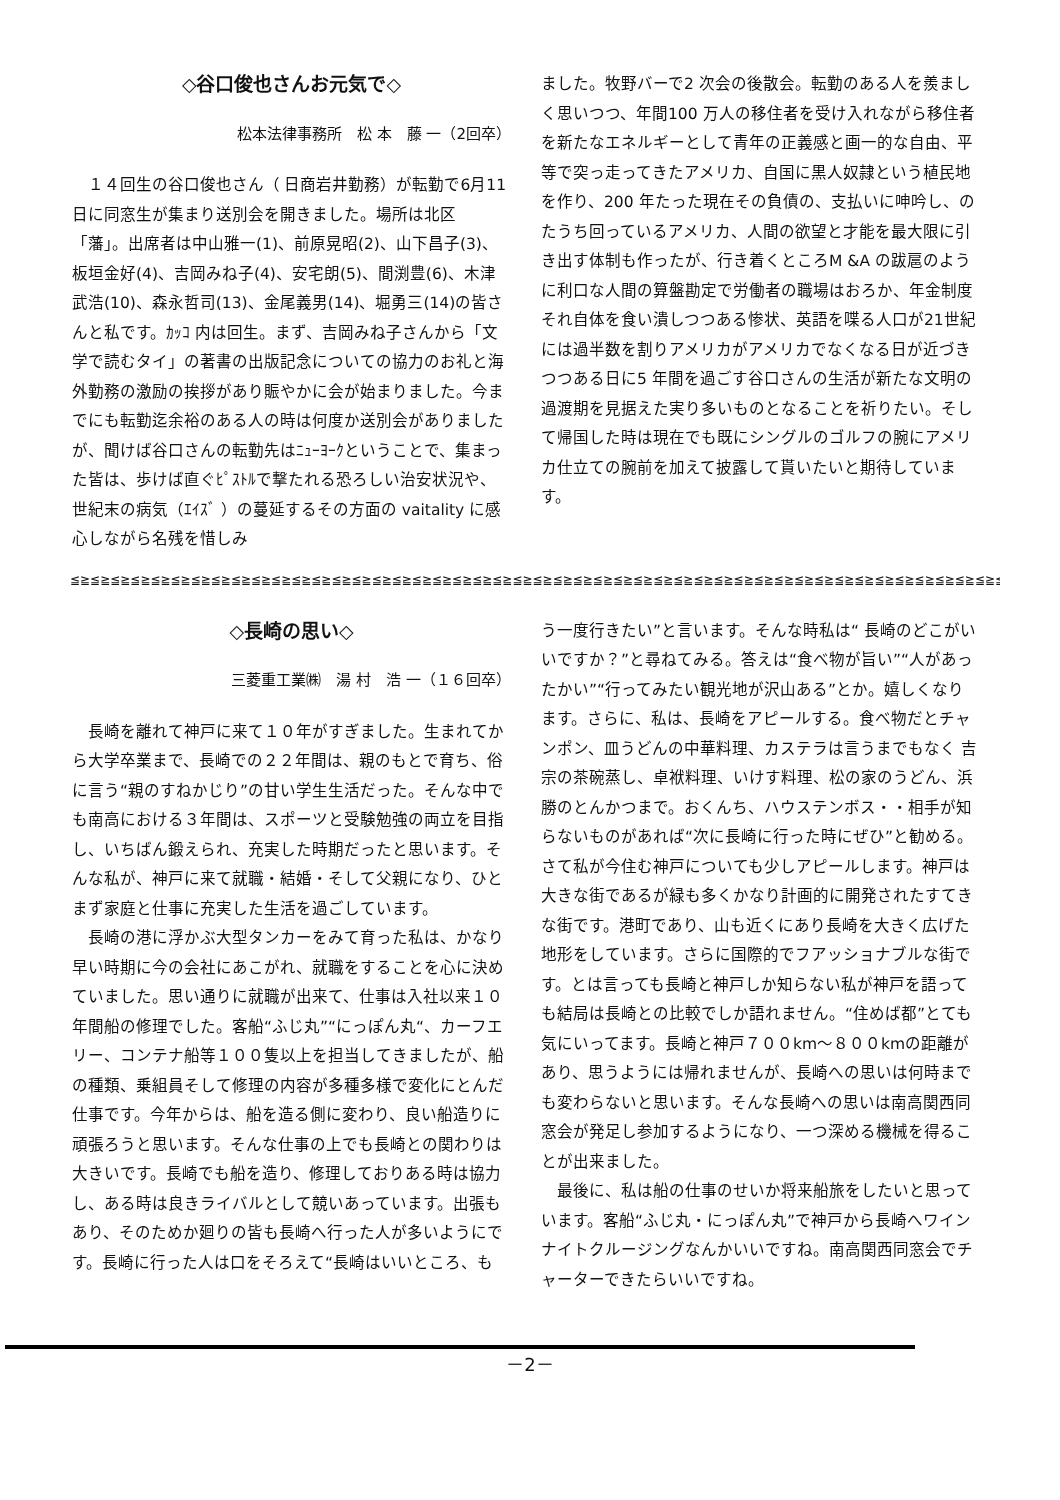◇谷口俊也さんお元気で◇
松本法律事務所　松 本　藤 一（2回卒）
１４回生の谷口俊也さん（ 日商岩井勤務）が転勤で6月11日に同窓生が集まり送別会を開きました。場所は北区「藩」。出席者は中山雅一(1)、前原晃昭(2)、山下昌子(3)、板垣金好(4)、吉岡みね子(4)、安宅朗(5)、間渕豊(6)、木津武浩(10)、森永哲司(13)、金尾義男(14)、堀勇三(14)の皆さんと私です。ｶｯｺ 内は回生。まず、吉岡みね子さんから「文学で読むタイ」の著書の出版記念についての協力のお礼と海外勤務の激励の挨拶があり賑やかに会が始まりました。今までにも転勤迄余裕のある人の時は何度か送別会がありましたが、聞けば谷口さんの転勤先はﾆｭｰﾖｰｸということで、集まった皆は、歩けば直ぐﾋﾟｽﾄﾙで撃たれる恐ろしい治安状況や、世紀末の病気（ｴｲｽﾞ ）の蔓延するその方面の vaitality に感心しながら名残を惜しみ
ました。牧野バーで2 次会の後散会。転勤のある人を羨ましく思いつつ、年間100 万人の移住者を受け入れながら移住者を新たなエネルギーとして青年の正義感と画一的な自由、平等で突っ走ってきたアメリカ、自国に黒人奴隷という植民地を作り、200 年たった現在その負債の、支払いに呻吟し、のたうち回っているアメリカ、人間の欲望と才能を最大限に引き出す体制も作ったが、行き着くところM &A の跋扈のように利口な人間の算盤勘定で労働者の職場はおろか、年金制度それ自体を食い潰しつつある惨状、英語を喋る人口が21世紀には過半数を割りアメリカがアメリカでなくなる日が近づきつつある日に5 年間を過ごす谷口さんの生活が新たな文明の過渡期を見据えた実り多いものとなることを祈りたい。そして帰国した時は現在でも既にシングルのゴルフの腕にアメリカ仕立ての腕前を加えて披露して貰いたいと期待しています。
≦≧≦≧≦≧≦≧≦≧≦≧≦≧≦≧≦≧≦≧≦≧≦≧≦≧≦≧≦≧≦≧≦≧≦≧≦≧≦≧≦≧≦≧≦≧≦≧≦≧≦≧≦≧≦≧≦≧≦≧≦≧≦≧≦≧≦≧≦≧≦≧≦≧≦≧≦≧≦≧≦≧≦≧≦≧≦≧≦≧≦≧≦≧≦≧≦≧≦≧≦≧≦≧
◇長崎の思い◇
三菱重工業㈱　湯 村　浩 一（１６回卒）
長崎を離れて神戸に来て１０年がすぎました。生まれてから大学卒業まで、長崎での２２年間は、親のもとで育ち、俗に言う“親のすねかじり”の甘い学生生活だった。そんな中でも南高における３年間は、スポーツと受験勉強の両立を目指し、いちばん鍛えられ、充実した時期だったと思います。そんな私が、神戸に来て就職・結婚・そして父親になり、ひとまず家庭と仕事に充実した生活を過ごしています。
長崎の港に浮かぶ大型タンカーをみて育った私は、かなり早い時期に今の会社にあこがれ、就職をすることを心に決めていました。思い通りに就職が出来て、仕事は入社以来１０年間船の修理でした。客船“ふじ丸”“にっぽん丸“、カーフエリー、コンテナ船等１００隻以上を担当してきましたが、船の種類、乗組員そして修理の内容が多種多様で変化にとんだ仕事です。今年からは、船を造る側に変わり、良い船造りに頑張ろうと思います。そんな仕事の上でも長崎との関わりは大きいです。長崎でも船を造り、修理しておりある時は協力し、ある時は良きライバルとして競いあっています。出張もあり、そのためか廻りの皆も長崎へ行った人が多いようにです。長崎に行った人は口をそろえて“長崎はいいところ、も
う一度行きたい”と言います。そんな時私は“ 長崎のどこがいいですか？”と尋ねてみる。答えは“食べ物が旨い”“人があったかい”“行ってみたい観光地が沢山ある”とか。嬉しくなります。さらに、私は、長崎をアピールする。食べ物だとチャンポン、皿うどんの中華料理、カステラは言うまでもなく 吉宗の茶碗蒸し、卓袱料理、いけす料理、松の家のうどん、浜勝のとんかつまで。おくんち、ハウステンボス・・相手が知らないものがあれば“次に長崎に行った時にぜひ”と勧める。さて私が今住む神戸についても少しアピールします。神戸は大きな街であるが緑も多くかなり計画的に開発されたすてきな街です。港町であり、山も近くにあり長崎を大きく広げた地形をしています。さらに国際的でフアッショナブルな街です。とは言っても長崎と神戸しか知らない私が神戸を語っても結局は長崎との比較でしか語れません。“住めば都”とても気にいってます。長崎と神戸７００km～８００kmの距離があり、思うようには帰れませんが、長崎への思いは何時までも変わらないと思います。そんな長崎への思いは南高関西同窓会が発足し参加するようになり、一つ深める機械を得ることが出来ました。
最後に、私は船の仕事のせいか将来船旅をしたいと思っています。客船“ふじ丸・にっぽん丸”で神戸から長崎へワインナイトクルージングなんかいいですね。南高関西同窓会でチャーターできたらいいですね。
－2－